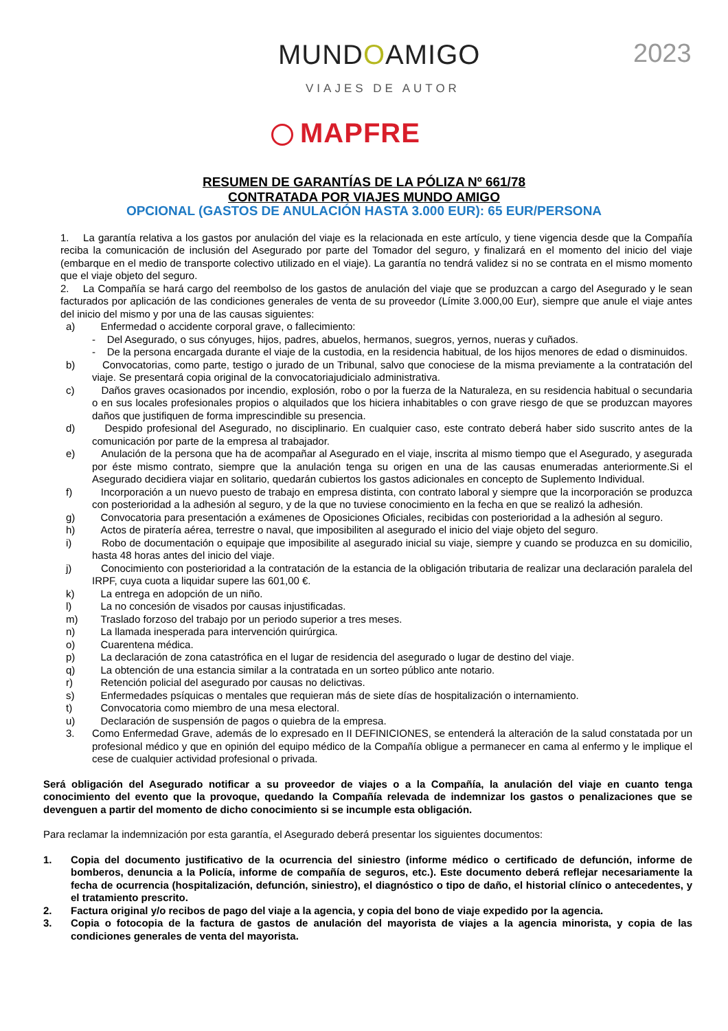MUNDOAMIGO
VIAJES DE AUTOR
2023
MAPFRE
RESUMEN DE GARANTÍAS DE LA PÓLIZA Nº 661/78
CONTRATADA POR VIAJES MUNDO AMIGO
OPCIONAL (GASTOS DE ANULACIÓN HASTA 3.000 EUR): 65 EUR/PERSONA
1. La garantía relativa a los gastos por anulación del viaje es la relacionada en este artículo, y tiene vigencia desde que la Compañía reciba la comunicación de inclusión del Asegurado por parte del Tomador del seguro, y finalizará en el momento del inicio del viaje (embarque en el medio de transporte colectivo utilizado en el viaje). La garantía no tendrá validez si no se contrata en el mismo momento que el viaje objeto del seguro.
2. La Compañía se hará cargo del reembolso de los gastos de anulación del viaje que se produzcan a cargo del Asegurado y le sean facturados por aplicación de las condiciones generales de venta de su proveedor (Límite 3.000,00 Eur), siempre que anule el viaje antes del inicio del mismo y por una de las causas siguientes:
a) Enfermedad o accidente corporal grave, o fallecimiento:
- Del Asegurado, o sus cónyuges, hijos, padres, abuelos, hermanos, suegros, yernos, nueras y cuñados.
- De la persona encargada durante el viaje de la custodia, en la residencia habitual, de los hijos menores de edad o disminuidos.
b) Convocatorias, como parte, testigo o jurado de un Tribunal, salvo que conociese de la misma previamente a la contratación del viaje. Se presentará copia original de la convocatoriajudicialo administrativa.
c) Daños graves ocasionados por incendio, explosión, robo o por la fuerza de la Naturaleza, en su residencia habitual o secundaria o en sus locales profesionales propios o alquilados que los hiciera inhabitables o con grave riesgo de que se produzcan mayores daños que justifiquen de forma imprescindible su presencia.
d) Despido profesional del Asegurado, no disciplinario. En cualquier caso, este contrato deberá haber sido suscrito antes de la comunicación por parte de la empresa al trabajador.
e) Anulación de la persona que ha de acompañar al Asegurado en el viaje, inscrita al mismo tiempo que el Asegurado, y asegurada por éste mismo contrato, siempre que la anulación tenga su origen en una de las causas enumeradas anteriormente.Si el Asegurado decidiera viajar en solitario, quedarán cubiertos los gastos adicionales en concepto de Suplemento Individual.
f) Incorporación a un nuevo puesto de trabajo en empresa distinta, con contrato laboral y siempre que la incorporación se produzca con posterioridad a la adhesión al seguro, y de la que no tuviese conocimiento en la fecha en que se realizó la adhesión.
g) Convocatoria para presentación a exámenes de Oposiciones Oficiales, recibidas con posterioridad a la adhesión al seguro.
h) Actos de piratería aérea, terrestre o naval, que imposibiliten al asegurado el inicio del viaje objeto del seguro.
i) Robo de documentación o equipaje que imposibilite al asegurado inicial su viaje, siempre y cuando se produzca en su domicilio, hasta 48 horas antes del inicio del viaje.
j) Conocimiento con posterioridad a la contratación de la estancia de la obligación tributaria de realizar una declaración paralela del IRPF, cuya cuota a liquidar supere las 601,00 €.
k) La entrega en adopción de un niño.
l) La no concesión de visados por causas injustificadas.
m) Traslado forzoso del trabajo por un periodo superior a tres meses.
n) La llamada inesperada para intervención quirúrgica.
o) Cuarentena médica.
p) La declaración de zona catastrófica en el lugar de residencia del asegurado o lugar de destino del viaje.
q) La obtención de una estancia similar a la contratada en un sorteo público ante notario.
r) Retención policial del asegurado por causas no delictivas.
s) Enfermedades psíquicas o mentales que requieran más de siete días de hospitalización o internamiento.
t) Convocatoria como miembro de una mesa electoral.
u) Declaración de suspensión de pagos o quiebra de la empresa.
3. Como Enfermedad Grave, además de lo expresado en II DEFINICIONES, se entenderá la alteración de la salud constatada por un profesional médico y que en opinión del equipo médico de la Compañía obligue a permanecer en cama al enfermo y le implique el cese de cualquier actividad profesional o privada.
Será obligación del Asegurado notificar a su proveedor de viajes o a la Compañía, la anulación del viaje en cuanto tenga conocimiento del evento que la provoque, quedando la Compañía relevada de indemnizar los gastos o penalizaciones que se devenguen a partir del momento de dicho conocimiento si se incumple esta obligación.
Para reclamar la indemnización por esta garantía, el Asegurado deberá presentar los siguientes documentos:
1. Copia del documento justificativo de la ocurrencia del siniestro (informe médico o certificado de defunción, informe de bomberos, denuncia a la Policía, informe de compañía de seguros, etc.). Este documento deberá reflejar necesariamente la fecha de ocurrencia (hospitalización, defunción, siniestro), el diagnóstico o tipo de daño, el historial clínico o antecedentes, y el tratamiento prescrito.
2. Factura original y/o recibos de pago del viaje a la agencia, y copia del bono de viaje expedido por la agencia.
3. Copia o fotocopia de la factura de gastos de anulación del mayorista de viajes a la agencia minorista, y copia de las condiciones generales de venta del mayorista.